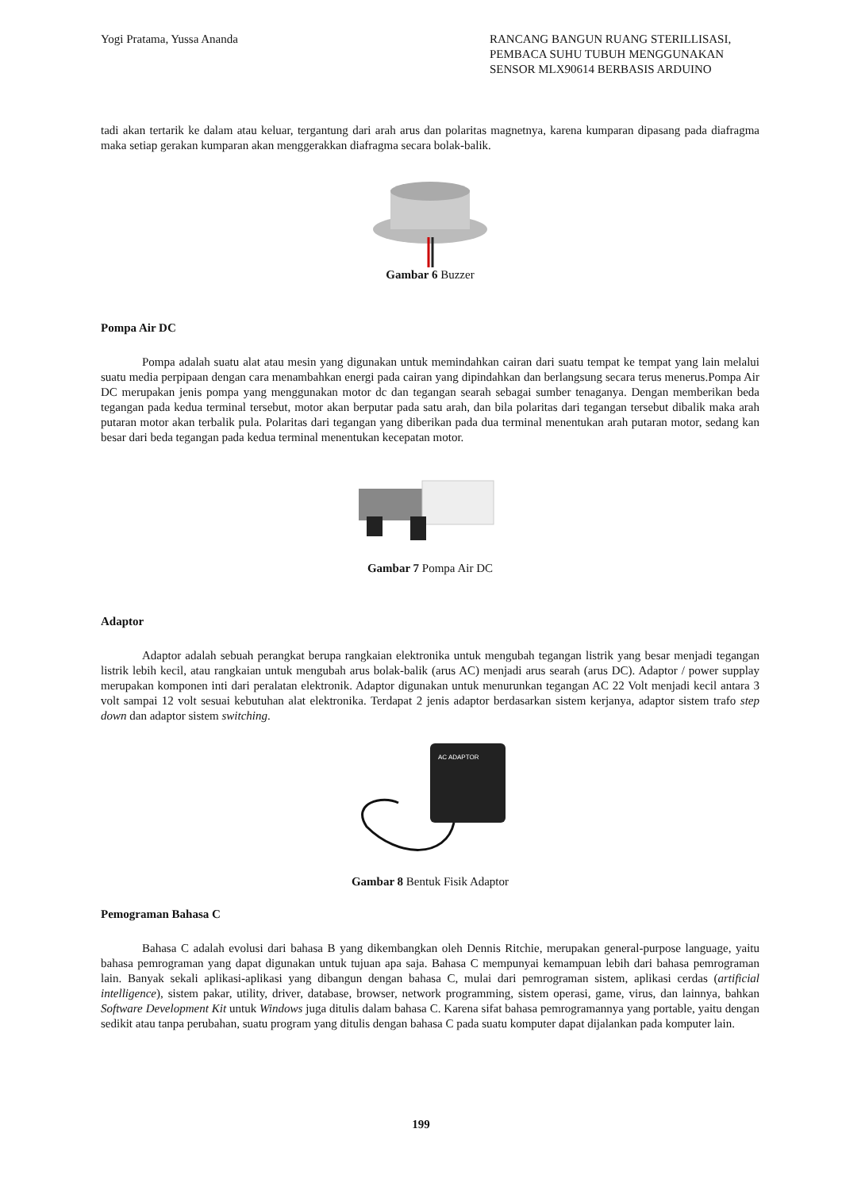Yogi Pratama, Yussa Ananda RANCANG BANGUN RUANG STERILLISASI, PEMBACA SUHU TUBUH MENGGUNAKAN SENSOR MLX90614 BERBASIS ARDUINO
tadi akan tertarik ke dalam atau keluar, tergantung dari arah arus dan polaritas magnetnya, karena kumparan dipasang pada diafragma maka setiap gerakan kumparan akan menggerakkan diafragma secara bolak-balik.
Gambar 6 Buzzer
Pompa Air DC
Pompa adalah suatu alat atau mesin yang digunakan untuk memindahkan cairan dari suatu tempat ke tempat yang lain melalui suatu media perpipaan dengan cara menambahkan energi pada cairan yang dipindahkan dan berlangsung secara terus menerus.Pompa Air DC merupakan jenis pompa yang menggunakan motor dc dan tegangan searah sebagai sumber tenaganya. Dengan memberikan beda tegangan pada kedua terminal tersebut, motor akan berputar pada satu arah, dan bila polaritas dari tegangan tersebut dibalik maka arah putaran motor akan terbalik pula. Polaritas dari tegangan yang diberikan pada dua terminal menentukan arah putaran motor, sedang kan besar dari beda tegangan pada kedua terminal menentukan kecepatan motor.
Gambar 7 Pompa Air DC
Adaptor
Adaptor adalah sebuah perangkat berupa rangkaian elektronika untuk mengubah tegangan listrik yang besar menjadi tegangan listrik lebih kecil, atau rangkaian untuk mengubah arus bolak-balik (arus AC) menjadi arus searah (arus DC). Adaptor / power supplay merupakan komponen inti dari peralatan elektronik. Adaptor digunakan untuk menurunkan tegangan AC 22 Volt menjadi kecil antara 3 volt sampai 12 volt sesuai kebutuhan alat elektronika. Terdapat 2 jenis adaptor berdasarkan sistem kerjanya, adaptor sistem trafo step down dan adaptor sistem switching.
AC ADAPTOR
Gambar 8 Bentuk Fisik Adaptor
Pemograman Bahasa C
Bahasa C adalah evolusi dari bahasa B yang dikembangkan oleh Dennis Ritchie, merupakan general-purpose language, yaitu bahasa pemrograman yang dapat digunakan untuk tujuan apa saja. Bahasa C mempunyai kemampuan lebih dari bahasa pemrograman lain. Banyak sekali aplikasi-aplikasi yang dibangun dengan bahasa C, mulai dari pemrograman sistem, aplikasi cerdas (artificial intelligence), sistem pakar, utility, driver, database, browser, network programming, sistem operasi, game, virus, dan lainnya, bahkan Software Development Kit untuk Windows juga ditulis dalam bahasa C. Karena sifat bahasa pemrogramannya yang portable, yaitu dengan sedikit atau tanpa perubahan, suatu program yang ditulis dengan bahasa C pada suatu komputer dapat dijalankan pada komputer lain.
199